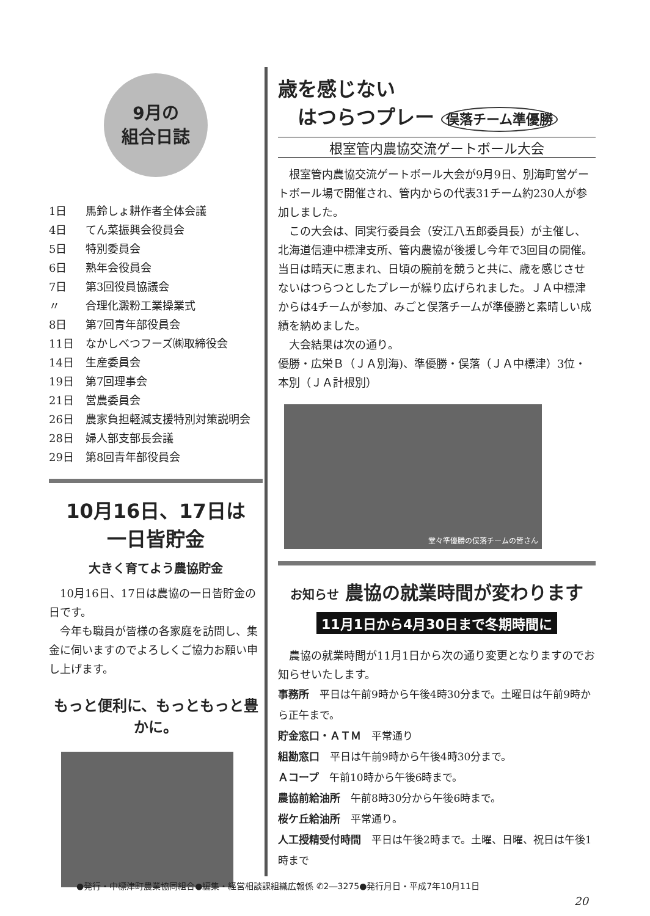9月の
組合日誌
1日 馬鈴しょ耕作者全体会議
4日 てん菜振興会役員会
5日 特別委員会
6日 熟年会役員会
7日 第3回役員協議会
〃 合理化澱粉工業操業式
8日 第7回青年部役員会
11日 なかしべつフーズ㈱取締役会
14日 生産委員会
19日 第7回理事会
21日 営農委員会
26日 農家負担軽減支援特別対策説明会
28日 婦人部支部長会議
29日 第8回青年部役員会
10月16日、17日は
一日皆貯金
大きく育てよう農協貯金
10月16日、17日は農協の一日皆貯金の日です。
今年も職員が皆様の各家庭を訪問し、集金に伺いますのでよろしくご協力お願い申し上げます。
もっと便利に、もっともっと豊かに。
歳を感じない
　はつらつプレー 俣落チーム準優勝
根室管内農協交流ゲートボール大会
根室管内農協交流ゲートボール大会が9月9日、別海町営ゲートボール場で開催され、管内からの代表31チーム約230人が参加しました。
この大会は、同実行委員会（安江八五郎委員長）が主催し、北海道信連中標津支所、管内農協が後援し今年で3回目の開催。当日は晴天に恵まれ、日頃の腕前を競うと共に、歳を感じさせないはつらつとしたプレーが繰り広げられました。ＪＡ中標津からは4チームが参加、みごと俣落チームが準優勝と素晴しい成績を納めました。
大会結果は次の通り。
優勝・広栄Ｂ（ＪＡ別海)、準優勝・俣落（ＪＡ中標津）3位・本別（ＪＡ計根別）
堂々準優勝の俣落チームの皆さん
お知らせ 農協の就業時間が変わります
11月1日から4月30日まで冬期時間に
農協の就業時間が11月1日から次の通り変更となりますのでお知らせいたします。
事務所　平日は午前9時から午後4時30分まで。土曜日は午前9時から正午まで。
貯金窓口・ＡＴＭ　平常通り
組勘窓口　平日は午前9時から午後4時30分まで。
Ａコープ　午前10時から午後6時まで。
農協前給油所　午前8時30分から午後6時まで。
桜ケ丘給油所　平常通り。
人工授精受付時間　平日は午後2時まで。土曜、日曜、祝日は午後1時まで
●発行・中標津町農業協同組合●編集・経営相談課組織広報係 ✆2―3275●発行月日・平成7年10月11日
20